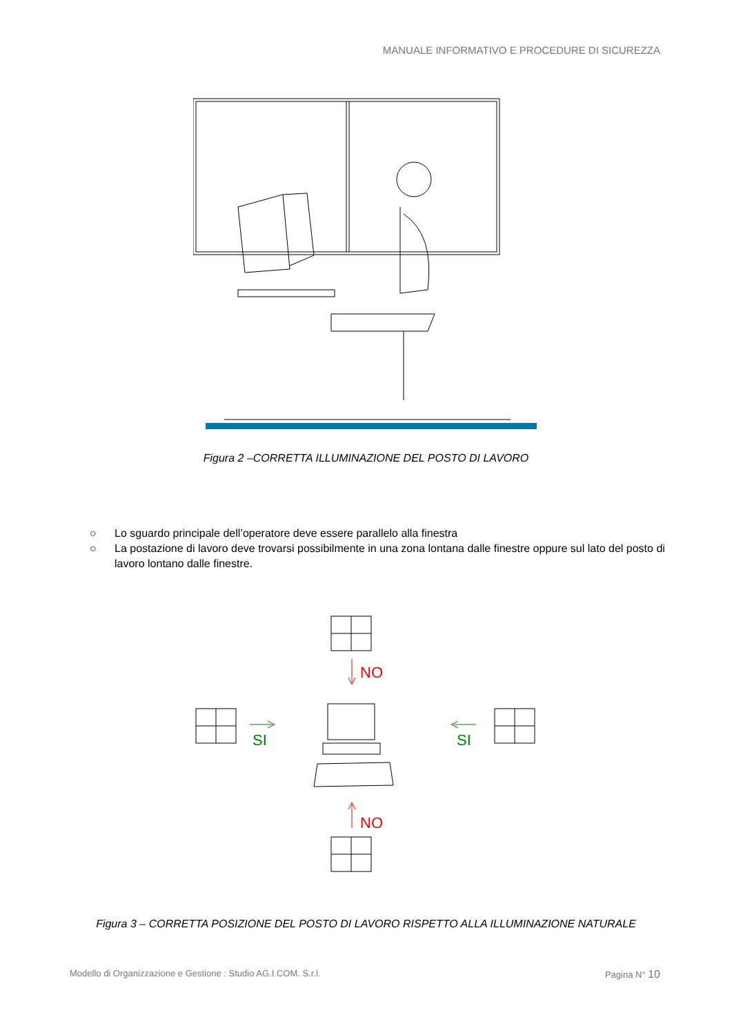MANUALE INFORMATIVO E PROCEDURE DI SICUREZZA
Figura 2 –CORRETTA ILLUMINAZIONE DEL POSTO DI LAVORO
○ Lo sguardo principale dell’operatore deve essere parallelo alla finestra
○ La postazione di lavoro deve trovarsi possibilmente in una zona lontana dalle finestre oppure sul lato del posto di lavoro lontano dalle finestre.
NO
NO
SI
SI
Figura 3 – CORRETTA POSIZIONE DEL POSTO DI LAVORO RISPETTO ALLA ILLUMINAZIONE NATURALE
Modello di Organizzazione e Gestione : Studio AG.I.COM. S.r.l. Pagina N° 10